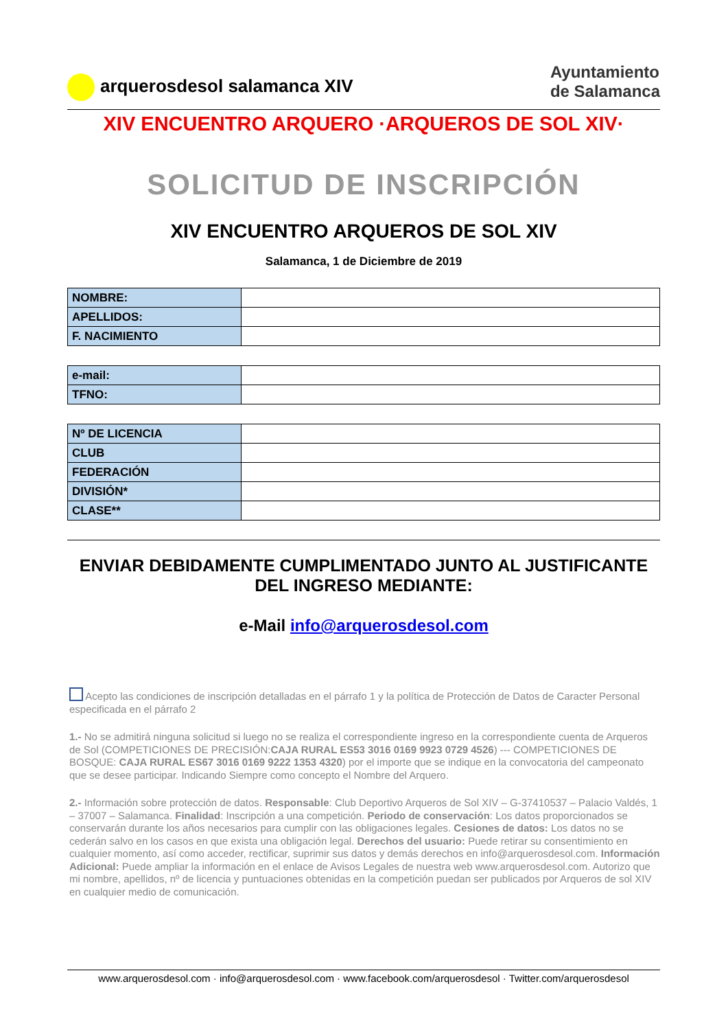arquerosdesol salamanca XIV
Ayuntamiento
de Salamanca
XIV ENCUENTRO ARQUERO ·ARQUEROS DE SOL XIV·
SOLICITUD DE INSCRIPCIÓN
XIV ENCUENTRO ARQUEROS DE SOL XIV
Salamanca, 1 de Diciembre de 2019
| NOMBRE: | |
| APELLIDOS: | |
| F. NACIMIENTO | |
| e-mail: | |
| TFNO: | |
| Nº DE LICENCIA | |
| CLUB | |
| FEDERACIÓN | |
| DIVISIÓN* | |
| CLASE** | |
ENVIAR DEBIDAMENTE CUMPLIMENTADO JUNTO AL JUSTIFICANTE DEL INGRESO MEDIANTE:
e-Mail info@arquerosdesol.com
Acepto las condiciones de inscripción detalladas en el párrafo 1 y la política de Protección de Datos de Caracter Personal especificada en el párrafo 2
1.- No se admitirá ninguna solicitud si luego no se realiza el correspondiente ingreso en la correspondiente cuenta de Arqueros de Sol (COMPETICIONES DE PRECISIÓN:CAJA RURAL ES53 3016 0169 9923 0729 4526) --- COMPETICIONES DE BOSQUE: CAJA RURAL ES67 3016 0169 9222 1353 4320) por el importe que se indique en la convocatoria del campeonato que se desee participar. Indicando Siempre como concepto el Nombre del Arquero.
2.- Información sobre protección de datos. Responsable: Club Deportivo Arqueros de Sol XIV – G-37410537 – Palacio Valdés, 1 – 37007 – Salamanca. Finalidad: Inscripción a una competición. Periodo de conservación: Los datos proporcionados se conservarán durante los años necesarios para cumplir con las obligaciones legales. Cesiones de datos: Los datos no se cederán salvo en los casos en que exista una obligación legal. Derechos del usuario: Puede retirar su consentimiento en cualquier momento, así como acceder, rectificar, suprimir sus datos y demás derechos en info@arquerosdesol.com. Información Adicional: Puede ampliar la información en el enlace de Avisos Legales de nuestra web www.arquerosdesol.com. Autorizo que mi nombre, apellidos, nº de licencia y puntuaciones obtenidas en la competición puedan ser publicados por Arqueros de sol XIV en cualquier medio de comunicación.
www.arquerosdesol.com · info@arquerosdesol.com · www.facebook.com/arquerosdesol · Twitter.com/arquerosdesol